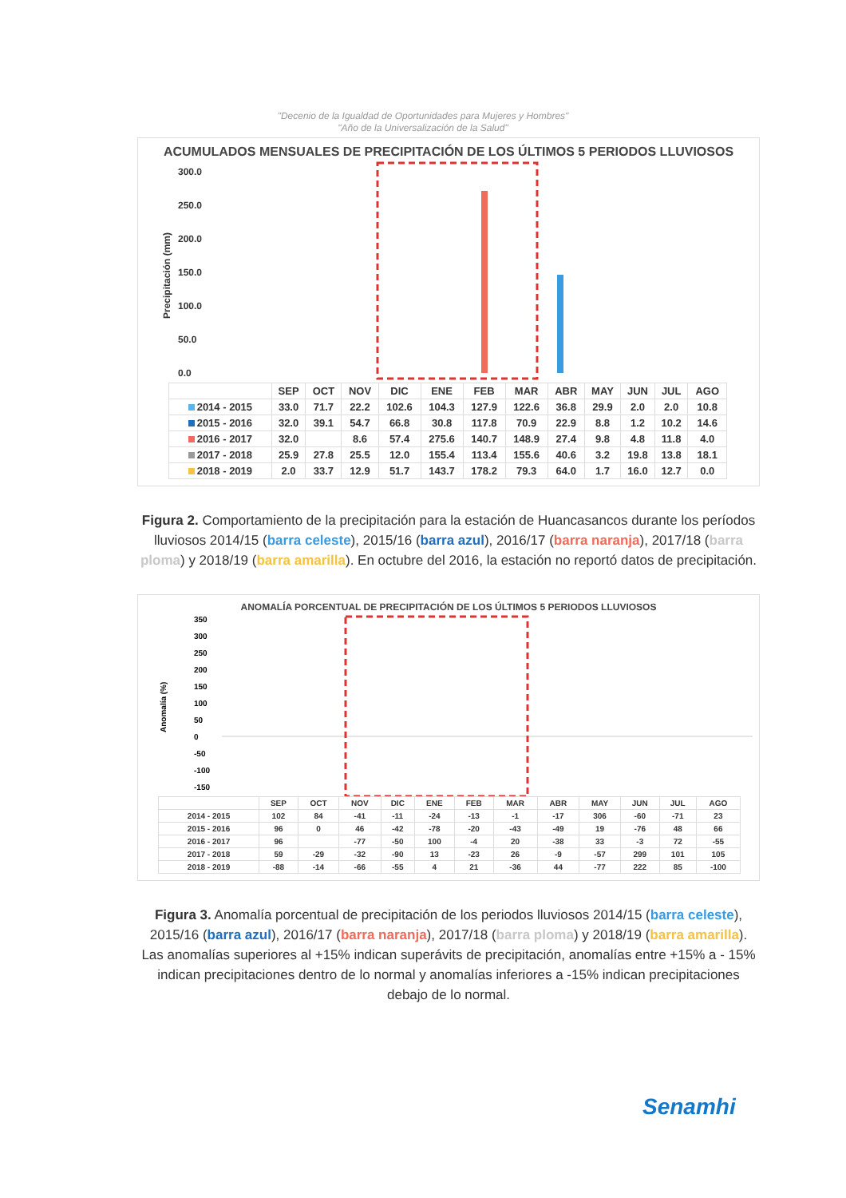"Decenio de la Igualdad de Oportunidades para Mujeres y Hombres"
"Año de la Universalización de la Salud"
ACUMULADOS MENSUALES DE PRECIPITACIÓN DE LOS ÚLTIMOS 5 PERIODOS LLUVIOSOS
300.0
250.0
200.0
150.0
100.0
50.0
0.0
Precipitación (mm)
| | SEP | OCT | NOV | DIC | ENE | FEB | MAR | ABR | MAY | JUN | JUL | AGO |
| --- | --- | --- | --- | --- | --- | --- | --- | --- | --- | --- | --- | --- |
| 2014 - 2015 | 33.0 | 71.7 | 22.2 | 102.6 | 104.3 | 127.9 | 122.6 | 36.8 | 29.9 | 2.0 | 2.0 | 10.8 |
| 2015 - 2016 | 32.0 | 39.1 | 54.7 | 66.8 | 30.8 | 117.8 | 70.9 | 22.9 | 8.8 | 1.2 | 10.2 | 14.6 |
| 2016 - 2017 | 32.0 | | 8.6 | 57.4 | 275.6 | 140.7 | 148.9 | 27.4 | 9.8 | 4.8 | 11.8 | 4.0 |
| 2017 - 2018 | 25.9 | 27.8 | 25.5 | 12.0 | 155.4 | 113.4 | 155.6 | 40.6 | 3.2 | 19.8 | 13.8 | 18.1 |
| 2018 - 2019 | 2.0 | 33.7 | 12.9 | 51.7 | 143.7 | 178.2 | 79.3 | 64.0 | 1.7 | 16.0 | 12.7 | 0.0 |
Figura 2. Comportamiento de la precipitación para la estación de Huancasancos durante los períodos lluviosos 2014/15 (barra celeste), 2015/16 (barra azul), 2016/17 (barra naranja), 2017/18 (barra ploma) y 2018/19 (barra amarilla). En octubre del 2016, la estación no reportó datos de precipitación.
ANOMALÍA PORCENTUAL DE PRECIPITACIÓN DE LOS ÚLTIMOS 5 PERIODOS LLUVIOSOS
350
300
250
200
150
100
50
0
-50
-100
-150
Anomalía (%)
| | SEP | OCT | NOV | DIC | ENE | FEB | MAR | ABR | MAY | JUN | JUL | AGO |
| --- | --- | --- | --- | --- | --- | --- | --- | --- | --- | --- | --- | --- |
| 2014 - 2015 | 102 | 84 | -41 | -11 | -24 | -13 | -1 | -17 | 306 | -60 | -71 | 23 |
| 2015 - 2016 | 96 | 0 | 46 | -42 | -78 | -20 | -43 | -49 | 19 | -76 | 48 | 66 |
| 2016 - 2017 | 96 | | -77 | -50 | 100 | -4 | 20 | -38 | 33 | -3 | 72 | -55 |
| 2017 - 2018 | 59 | -29 | -32 | -90 | 13 | -23 | 26 | -9 | -57 | 299 | 101 | 105 |
| 2018 - 2019 | -88 | -14 | -66 | -55 | 4 | 21 | -36 | 44 | -77 | 222 | 85 | -100 |
Figura 3. Anomalía porcentual de precipitación de los periodos lluviosos 2014/15 (barra celeste), 2015/16 (barra azul), 2016/17 (barra naranja), 2017/18 (barra ploma) y 2018/19 (barra amarilla). Las anomalías superiores al +15% indican superávits de precipitación, anomalías entre +15% a - 15% indican precipitaciones dentro de lo normal y anomalías inferiores a -15% indican precipitaciones debajo de lo normal.
Senamhi